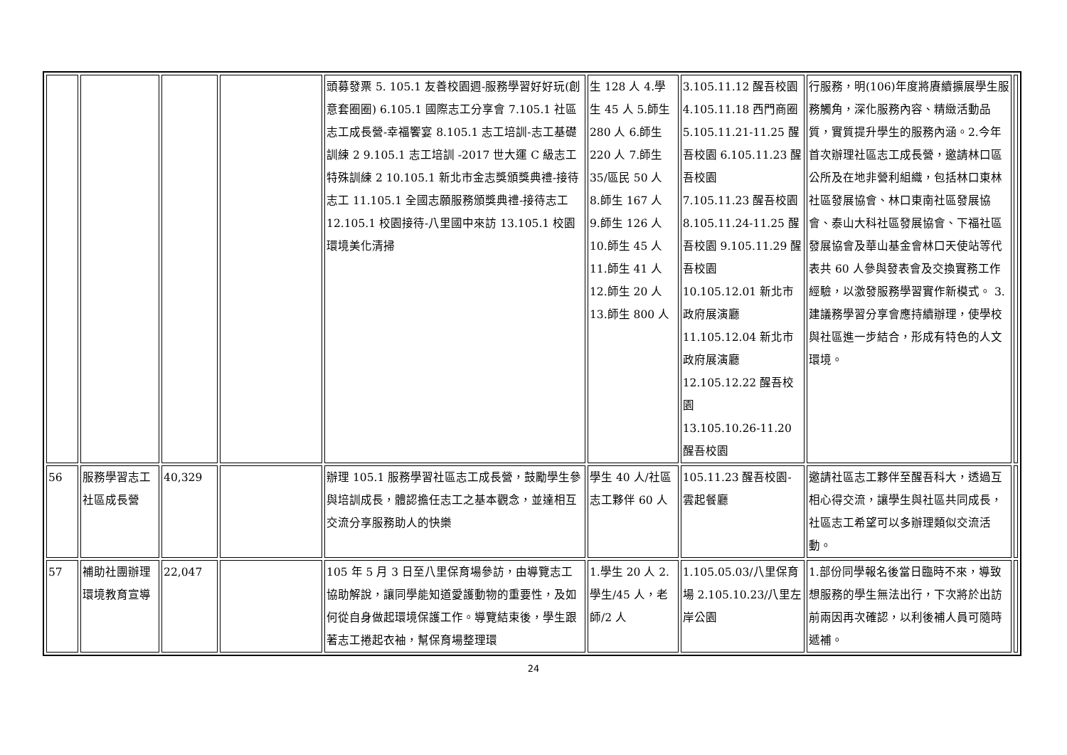| | | | | 頭募發票 5. 105.1 友善校園週-服務學習好好玩(創意套圈圈) 6.105.1 國際志工分享會 7.105.1 社區志工成長營-幸福饗宴 8.105.1 志工培訓-志工基礎訓練 2 9.105.1 志工培訓 -2017 世大運 C 級志工特殊訓練 2 10.105.1 新北市金志獎頒獎典禮-接待志工 11.105.1 全國志願服務頒獎典禮-接待志工 12.105.1 校園接待-八里國中來訪 13.105.1 校園環境美化清掃 | 生 128 人 4.學生 45 人 5.師生 280 人 6.師生 220 人 7.師生 35/區民 50 人 8.師生 167 人 9.師生 126 人 10.師生 45 人 11.師生 41 人 12.師生 20 人 13.師生 800 人 | 3.105.11.12 醒吾校園 4.105.11.18 西門商圈 5.105.11.21-11.25 醒吾校園 6.105.11.23 醒吾校園 7.105.11.23 醒吾校園 8.105.11.24-11.25 醒吾校園 9.105.11.29 醒吾校園 10.105.12.01 新北市政府展演廳 11.105.12.04 新北市政府展演廳 12.105.12.22 醒吾校園 13.105.10.26-11.20 醒吾校園 | 行服務，明(106)年度將賡續擴展學生服務觸角，深化服務內容、精緻活動品質，實質提升學生的服務內涵。2.今年首次辦理社區志工成長營，邀請林口區公所及在地非營利組織，包括林口東林社區發展協會、林口東南社區發展協會、泰山大科社區發展協會、下福社區發展協會及華山基金會林口天使站等代表共 60 人參與發表會及交換實務工作經驗，以激發服務學習實作新模式。 3.建議務學習分享會應持續辦理，使學校與社區進一步結合，形成有特色的人文環境。 | |
| 56 | 服務學習志工社區成長營 | 40,329 | | 辦理 105.1 服務學習社區志工成長營，鼓勵學生參與培訓成長，體認擔任志工之基本觀念，並達相互交流分享服務助人的快樂 | 學生 40 人/社區志工夥伴 60 人 | 105.11.23 醒吾校園-雲起餐廳 | 邀請社區志工夥伴至醒吾科大，透過互相心得交流，讓學生與社區共同成長，社區志工希望可以多辦理類似交流活動。 | |
| 57 | 補助社團辦理環境教育宣導 | 22,047 | | 105 年 5 月 3 日至八里保育場參訪，由導覽志工協助解說，讓同學能知道愛護動物的重要性，及如何從自身做起環境保護工作。導覽結束後，學生跟著志工捲起衣袖，幫保育場整理環 | 1.學生 20 人 2.學生/45 人，老師/2 人 | 1.105.05.03/八里保育場 2.105.10.23/八里左岸公園 | 1.部份同學報名後當日臨時不來，導致想服務的學生無法出行，下次將於出訪前兩因再次確認，以利後補人員可隨時遞補。 | |
24